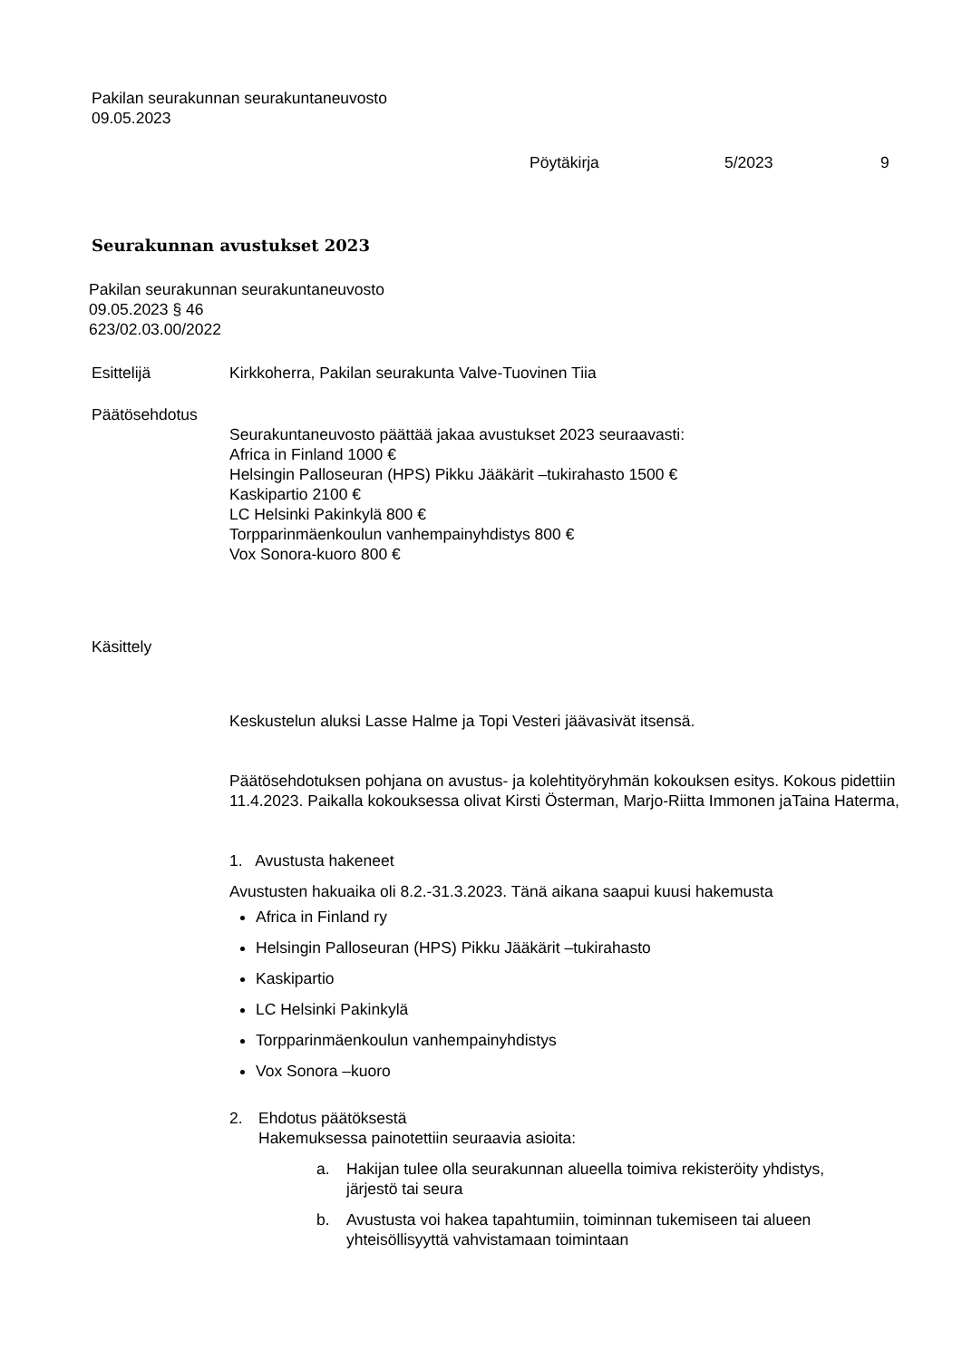Pakilan seurakunnan seurakuntaneuvosto
09.05.2023
Pöytäkirja 5/2023 9
Seurakunnan avustukset 2023
Pakilan seurakunnan seurakuntaneuvosto
09.05.2023 § 46
623/02.03.00/2022
Esittelijä Kirkkoherra, Pakilan seurakunta Valve-Tuovinen Tiia
Päätösehdotus
Seurakuntaneuvosto päättää jakaa avustukset 2023 seuraavasti:
Africa in Finland 1000 €
Helsingin Palloseuran (HPS) Pikku Jääkärit –tukirahasto 1500 €
Kaskipartio 2100 €
LC Helsinki Pakinkylä 800 €
Torpparinmäenkoulun vanhempainyhdistys 800 €
Vox Sonora-kuoro 800 €
Käsittely
Keskustelun aluksi Lasse Halme ja Topi Vesteri jäävasivät itsensä.
Päätösehdotuksen pohjana on avustus- ja kolehtityöryhmän kokouksen esitys. Kokous pidettiin 11.4.2023. Paikalla kokouksessa olivat Kirsti Österman, Marjo-Riitta Immonen jaTaina Haterma,
1. Avustusta hakeneet
Avustusten hakuaika oli 8.2.-31.3.2023. Tänä aikana saapui kuusi hakemusta
Africa in Finland ry
Helsingin Palloseuran (HPS) Pikku Jääkärit –tukirahasto
Kaskipartio
LC Helsinki Pakinkylä
Torpparinmäenkoulun vanhempainyhdistys
Vox Sonora –kuoro
2. Ehdotus päätöksestä
Hakemuksessa painotettiin seuraavia asioita:
a. Hakijan tulee olla seurakunnan alueella toimiva rekisteröity yhdistys,
järjestö tai seura
b. Avustusta voi hakea tapahtumiin, toiminnan tukemiseen tai alueen
yhteisöllisyyttä vahvistamaan toimintaan